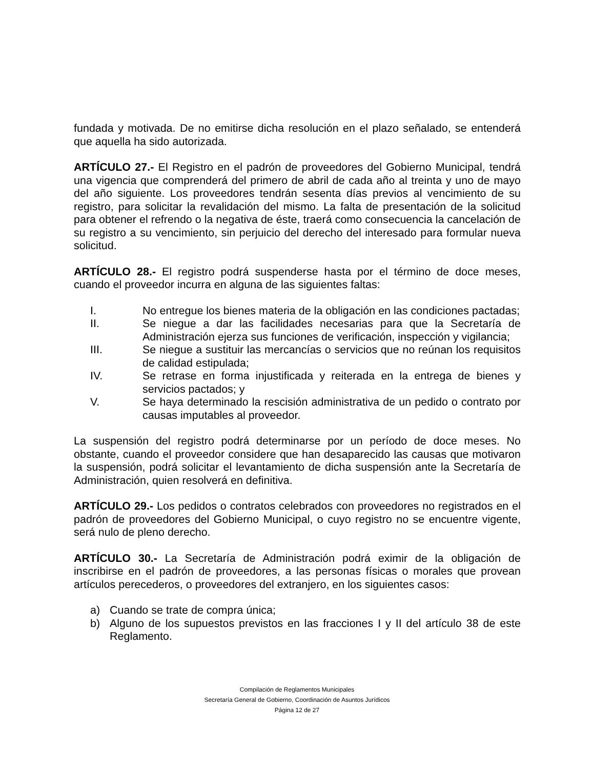fundada y motivada. De no emitirse dicha resolución en el plazo señalado, se entenderá que aquella ha sido autorizada.
ARTÍCULO 27.- El Registro en el padrón de proveedores del Gobierno Municipal, tendrá una vigencia que comprenderá del primero de abril de cada año al treinta y uno de mayo del año siguiente. Los proveedores tendrán sesenta días previos al vencimiento de su registro, para solicitar la revalidación del mismo. La falta de presentación de la solicitud para obtener el refrendo o la negativa de éste, traerá como consecuencia la cancelación de su registro a su vencimiento, sin perjuicio del derecho del interesado para formular nueva solicitud.
ARTÍCULO 28.- El registro podrá suspenderse hasta por el término de doce meses, cuando el proveedor incurra en alguna de las siguientes faltas:
I. No entregue los bienes materia de la obligación en las condiciones pactadas;
II. Se niegue a dar las facilidades necesarias para que la Secretaría de Administración ejerza sus funciones de verificación, inspección y vigilancia;
III. Se niegue a sustituir las mercancías o servicios que no reúnan los requisitos de calidad estipulada;
IV. Se retrase en forma injustificada y reiterada en la entrega de bienes y servicios pactados; y
V. Se haya determinado la rescisión administrativa de un pedido o contrato por causas imputables al proveedor.
La suspensión del registro podrá determinarse por un período de doce meses. No obstante, cuando el proveedor considere que han desaparecido las causas que motivaron la suspensión, podrá solicitar el levantamiento de dicha suspensión ante la Secretaría de Administración, quien resolverá en definitiva.
ARTÍCULO 29.- Los pedidos o contratos celebrados con proveedores no registrados en el padrón de proveedores del Gobierno Municipal, o cuyo registro no se encuentre vigente, será nulo de pleno derecho.
ARTÍCULO 30.- La Secretaría de Administración podrá eximir de la obligación de inscribirse en el padrón de proveedores, a las personas físicas o morales que provean artículos perecederos, o proveedores del extranjero, en los siguientes casos:
a) Cuando se trate de compra única;
b) Alguno de los supuestos previstos en las fracciones I y II del artículo 38 de este Reglamento.
Compilación de Reglamentos Municipales
Secretaría General de Gobierno, Coordinación de Asuntos Jurídicos
Página 12 de 27